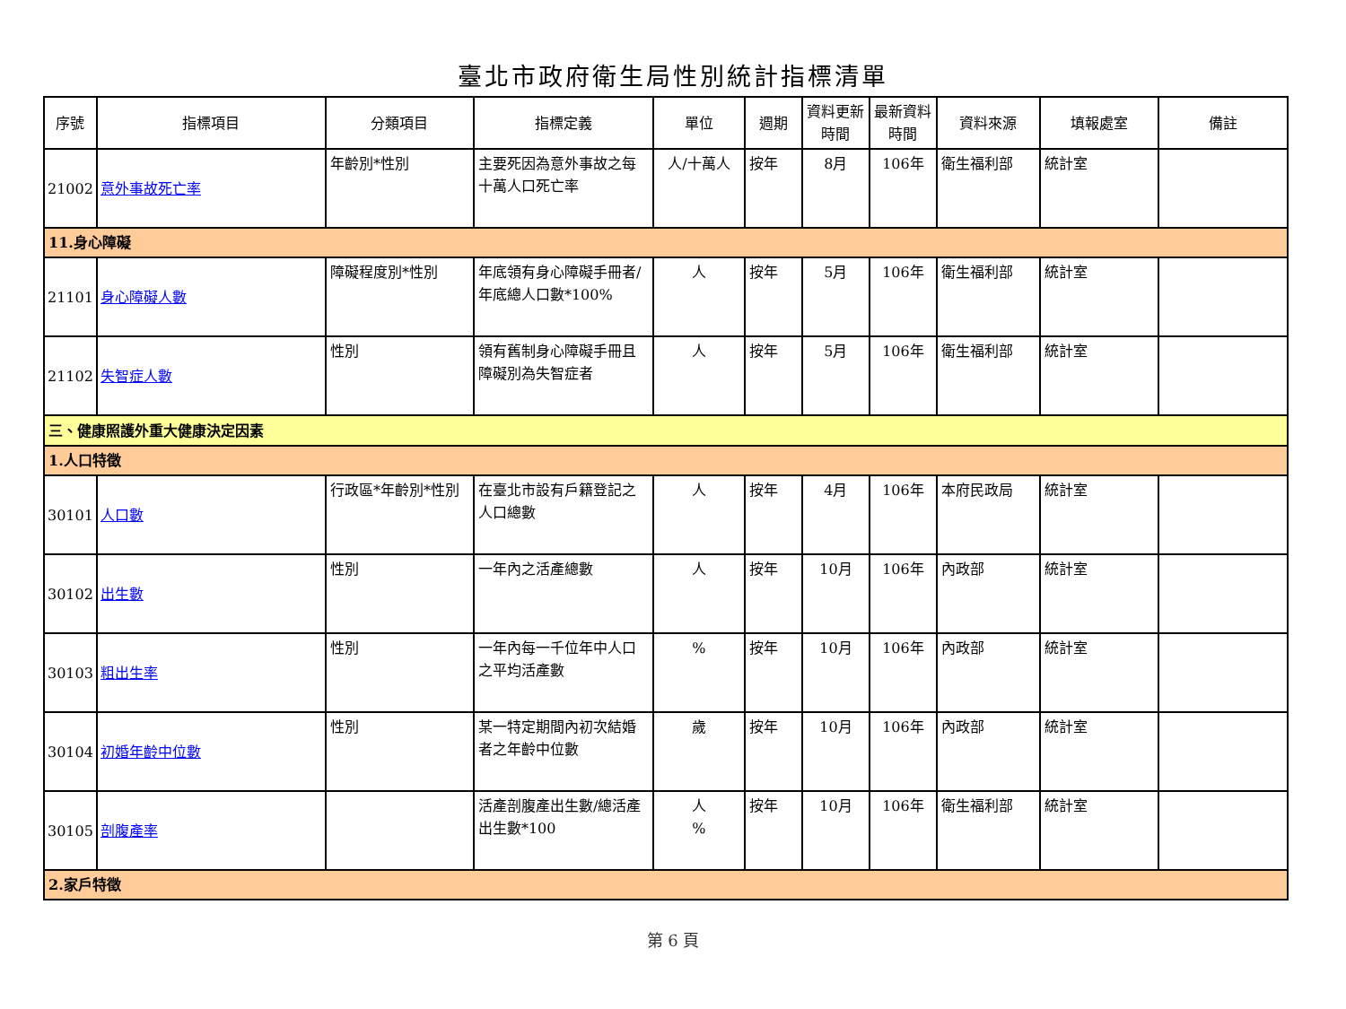臺北市政府衛生局性別統計指標清單
| 序號 | 指標項目 | 分類項目 | 指標定義 | 單位 | 週期 | 資料更新時間 | 最新資料時間 | 資料來源 | 填報處室 | 備註 |
| --- | --- | --- | --- | --- | --- | --- | --- | --- | --- | --- |
| 21002 | 意外事故死亡率 | 年齡別*性別 | 主要死因為意外事故之每十萬人口死亡率 | 人/十萬人 | 按年 | 8月 | 106年 | 衛生福利部 | 統計室 | |
| 11.身心障礙 | | | | | | | | | | |
| 21101 | 身心障礙人數 | 障礙程度別*性別 | 年底領有身心障礙手冊者/年底總人口數*100% | 人 | 按年 | 5月 | 106年 | 衛生福利部 | 統計室 | |
| 21102 | 失智症人數 | 性別 | 領有舊制身心障礙手冊且障礙別為失智症者 | 人 | 按年 | 5月 | 106年 | 衛生福利部 | 統計室 | |
| 三、健康照護外重大健康決定因素 | | | | | | | | | | |
| 1.人口特徵 | | | | | | | | | | |
| 30101 | 人口數 | 行政區*年齡別*性別 | 在臺北市設有戶籍登記之人口總數 | 人 | 按年 | 4月 | 106年 | 本府民政局 | 統計室 | |
| 30102 | 出生數 | 性別 | 一年內之活產總數 | 人 | 按年 | 10月 | 106年 | 內政部 | 統計室 | |
| 30103 | 粗出生率 | 性別 | 一年內每一千位年中人口之平均活產數 | % | 按年 | 10月 | 106年 | 內政部 | 統計室 | |
| 30104 | 初婚年齡中位數 | 性別 | 某一特定期間內初次結婚者之年齡中位數 | 歲 | 按年 | 10月 | 106年 | 內政部 | 統計室 | |
| 30105 | 剖腹產率 | | 活產剖腹產出生數/總活產出生數*100 | 人 % | 按年 | 10月 | 106年 | 衛生福利部 | 統計室 | |
| 2.家戶特徵 | | | | | | | | | | |
第 6 頁